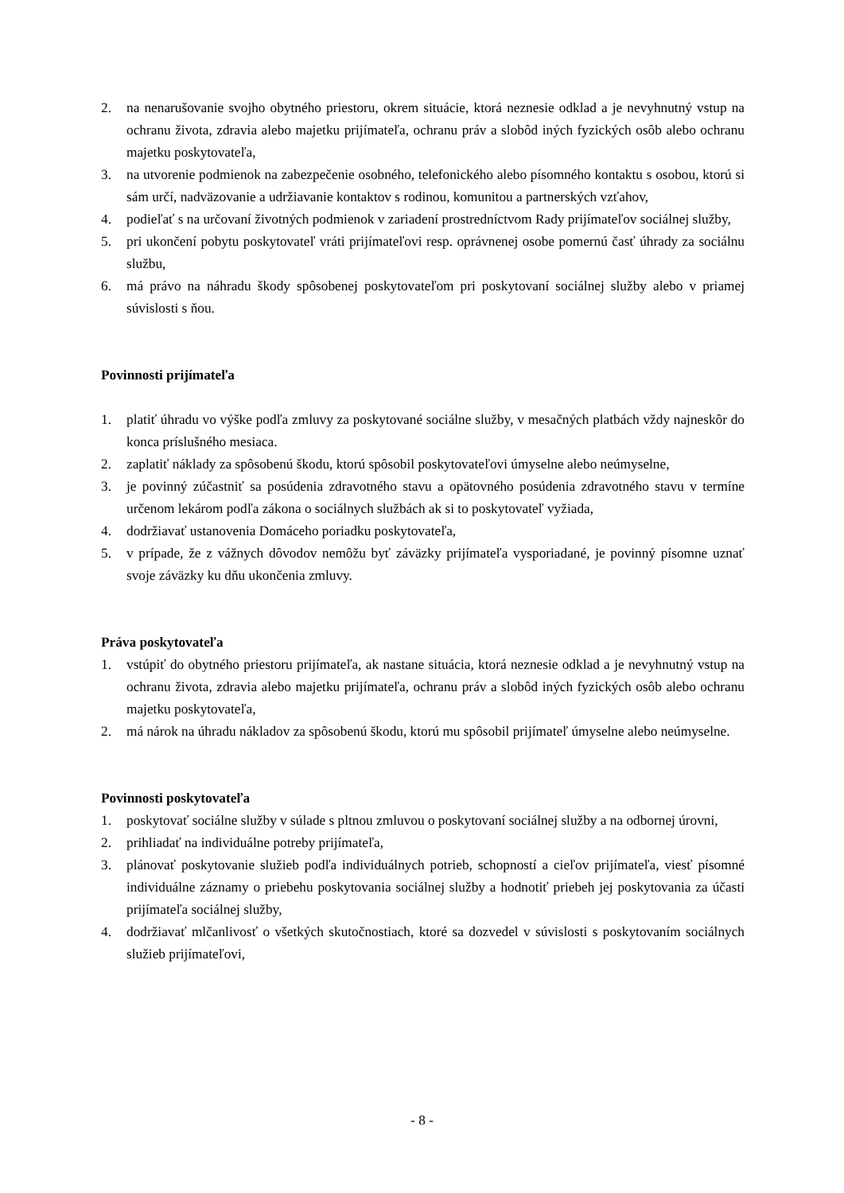2. na nenarušovanie svojho obytného priestoru, okrem situácie, ktorá neznesie odklad a je nevyhnutný vstup na ochranu života, zdravia alebo majetku prijímateľa, ochranu práv a slobôd iných fyzických osôb alebo ochranu majetku poskytovateľa,
3. na utvorenie podmienok na zabezpečenie osobného, telefonického alebo písomného kontaktu s osobou, ktorú si sám určí, nadväzovanie a udržiavanie kontaktov s rodinou, komunitou a partnerských vzťahov,
4. podieľať s na určovaní životných podmienok v zariadení prostredníctvom Rady prijímateľov sociálnej služby,
5. pri ukončení pobytu poskytovateľ vráti prijímateľovi resp. oprávnenej osobe pomernú časť úhrady za sociálnu službu,
6. má právo na náhradu škody spôsobenej poskytovateľom pri poskytovaní sociálnej služby alebo v priamej súvislosti s ňou.
Povinnosti prijímateľa
1. platiť úhradu vo výške podľa zmluvy za poskytované sociálne služby, v mesačných platbách vždy najneskôr do konca príslušného mesiaca.
2. zaplatiť náklady za spôsobenú škodu, ktorú spôsobil poskytovateľovi úmyselne alebo neúmyselne,
3. je povinný zúčastniť sa posúdenia zdravotného stavu a opätovného posúdenia zdravotného stavu v termíne určenom lekárom podľa zákona o sociálnych službách ak si to poskytovateľ vyžiada,
4. dodržiavať ustanovenia Domáceho poriadku poskytovateľa,
5. v prípade, že z vážnych dôvodov nemôžu byť záväzky prijímateľa vysporiadané, je povinný písomne uznať svoje záväzky ku dňu ukončenia zmluvy.
Práva poskytovateľa
1. vstúpiť do obytného priestoru prijímateľa, ak nastane situácia, ktorá neznesie odklad a je nevyhnutný vstup na ochranu života, zdravia alebo majetku prijímateľa, ochranu práv a slobôd iných fyzických osôb alebo ochranu majetku poskytovateľa,
2. má nárok na úhradu nákladov za spôsobenú škodu, ktorú mu spôsobil prijímateľ úmyselne alebo neúmyselne.
Povinnosti poskytovateľa
1. poskytovať sociálne služby v súlade s pltnou zmluvou o poskytovaní sociálnej služby a na odbornej úrovni,
2. prihliadať na individuálne potreby prijímateľa,
3. plánovať poskytovanie služieb podľa individuálnych potrieb, schopností a cieľov prijímateľa, viesť písomné individuálne záznamy o priebehu poskytovania sociálnej služby a hodnotiť priebeh jej poskytovania za účasti prijímateľa sociálnej služby,
4. dodržiavať mlčanlivosť o všetkých skutočnostiach, ktoré sa dozvedel v súvislosti s poskytovaním sociálnych služieb prijímateľovi,
- 8 -